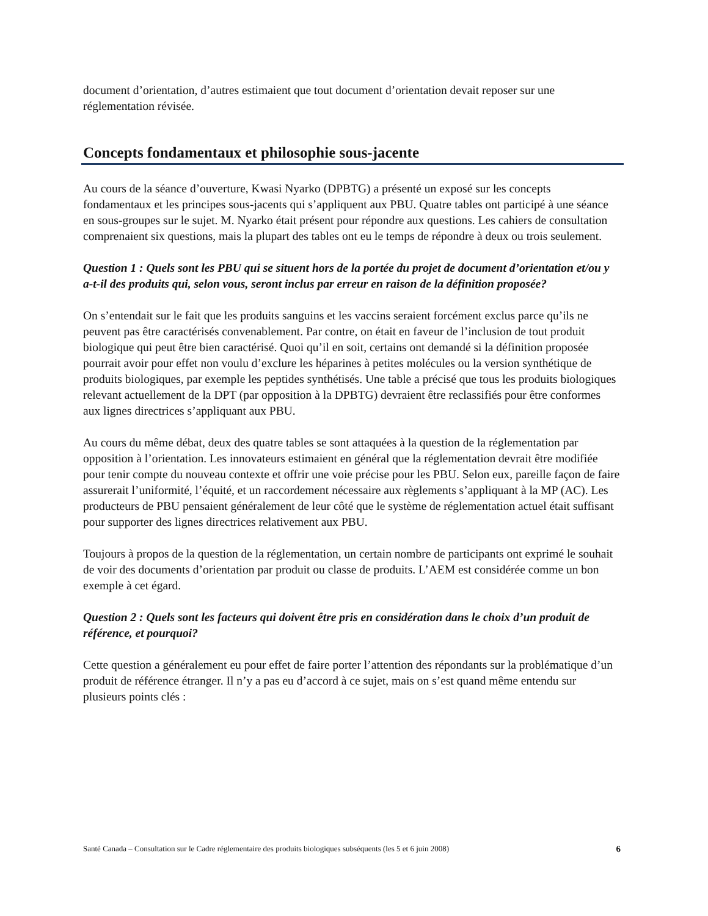document d’orientation, d’autres estimaient que tout document d’orientation devait reposer sur une réglementation révisée.
Concepts fondamentaux et philosophie sous-jacente
Au cours de la séance d’ouverture, Kwasi Nyarko (DPBTG) a présenté un exposé sur les concepts fondamentaux et les principes sous-jacents qui s’appliquent aux PBU. Quatre tables ont participé à une séance en sous-groupes sur le sujet. M. Nyarko était présent pour répondre aux questions. Les cahiers de consultation comprenaient six questions, mais la plupart des tables ont eu le temps de répondre à deux ou trois seulement.
Question 1 : Quels sont les PBU qui se situent hors de la portée du projet de document d’orientation et/ou y a-t-il des produits qui, selon vous, seront inclus par erreur en raison de la définition proposée?
On s’entendait sur le fait que les produits sanguins et les vaccins seraient forcément exclus parce qu’ils ne peuvent pas être caractérisés convenablement. Par contre, on était en faveur de l’inclusion de tout produit biologique qui peut être bien caractérisé. Quoi qu’il en soit, certains ont demandé si la définition proposée pourrait avoir pour effet non voulu d’exclure les héparines à petites molécules ou la version synthétique de produits biologiques, par exemple les peptides synthétisés. Une table a précisé que tous les produits biologiques relevant actuellement de la DPT (par opposition à la DPBTG) devraient être reclassifiés pour être conformes aux lignes directrices s’appliquant aux PBU.
Au cours du même débat, deux des quatre tables se sont attaquées à la question de la réglementation par opposition à l’orientation. Les innovateurs estimaient en général que la réglementation devrait être modifiée pour tenir compte du nouveau contexte et offrir une voie précise pour les PBU. Selon eux, pareille façon de faire assurerait l’uniformité, l’équité, et un raccordement nécessaire aux règlements s’appliquant à la MP (AC). Les producteurs de PBU pensaient généralement de leur côté que le système de réglementation actuel était suffisant pour supporter des lignes directrices relativement aux PBU.
Toujours à propos de la question de la réglementation, un certain nombre de participants ont exprimé le souhait de voir des documents d’orientation par produit ou classe de produits. L’AEM est considérée comme un bon exemple à cet égard.
Question 2 : Quels sont les facteurs qui doivent être pris en considération dans le choix d’un produit de référence, et pourquoi?
Cette question a généralement eu pour effet de faire porter l’attention des répondants sur la problématique d’un produit de référence étranger. Il n’y a pas eu d’accord à ce sujet, mais on s’est quand même entendu sur plusieurs points clés :
Santé Canada – Consultation sur le Cadre réglementaire des produits biologiques subséquents (les 5 et 6 juin 2008) 6